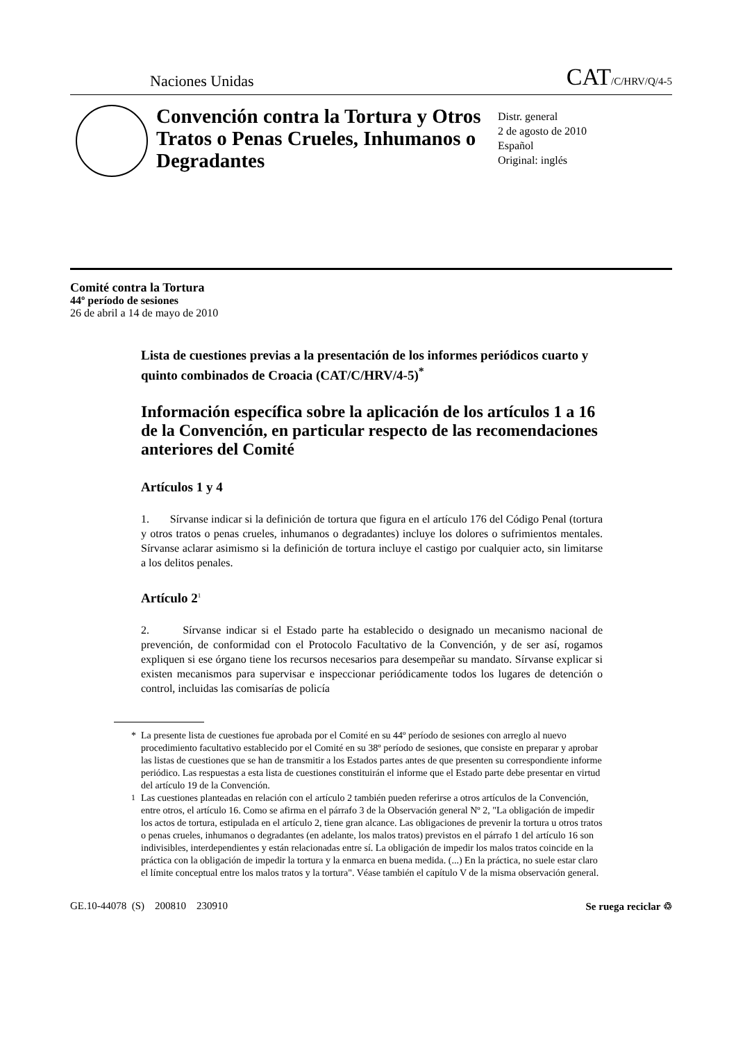Naciones Unidas CAT/C/HRV/Q/4-5
Convención contra la Tortura y Otros Tratos o Penas Crueles, Inhumanos o Degradantes
Distr. general
2 de agosto de 2010
Español
Original: inglés
Comité contra la Tortura
44º período de sesiones
26 de abril a 14 de mayo de 2010
Lista de cuestiones previas a la presentación de los informes periódicos cuarto y quinto combinados de Croacia (CAT/C/HRV/4-5)<sup>*</sup>
Información específica sobre la aplicación de los artículos 1 a 16 de la Convención, en particular respecto de las recomendaciones anteriores del Comité
Artículos 1 y 4
1. Sírvanse indicar si la definición de tortura que figura en el artículo 176 del Código Penal (tortura y otros tratos o penas crueles, inhumanos o degradantes) incluye los dolores o sufrimientos mentales. Sírvanse aclarar asimismo si la definición de tortura incluye el castigo por cualquier acto, sin limitarse a los delitos penales.
Artículo 2<sup>1</sup>
2. Sírvanse indicar si el Estado parte ha establecido o designado un mecanismo nacional de prevención, de conformidad con el Protocolo Facultativo de la Convención, y de ser así, rogamos expliquen si ese órgano tiene los recursos necesarios para desempeñar su mandato. Sírvanse explicar si existen mecanismos para supervisar e inspeccionar periódicamente todos los lugares de detención o control, incluidas las comisarías de policía
* La presente lista de cuestiones fue aprobada por el Comité en su 44º período de sesiones con arreglo al nuevo procedimiento facultativo establecido por el Comité en su 38º período de sesiones, que consiste en preparar y aprobar las listas de cuestiones que se han de transmitir a los Estados partes antes de que presenten su correspondiente informe periódico. Las respuestas a esta lista de cuestiones constituirán el informe que el Estado parte debe presentar en virtud del artículo 19 de la Convención.
<sup>1</sup> Las cuestiones planteadas en relación con el artículo 2 también pueden referirse a otros artículos de la Convención, entre otros, el artículo 16. Como se afirma en el párrafo 3 de la Observación general Nº 2, "La obligación de impedir los actos de tortura, estipulada en el artículo 2, tiene gran alcance. Las obligaciones de prevenir la tortura u otros tratos o penas crueles, inhumanos o degradantes (en adelante, los malos tratos) previstos en el párrafo 1 del artículo 16 son indivisibles, interdependientes y están relacionadas entre sí. La obligación de impedir los malos tratos coincide en la práctica con la obligación de impedir la tortura y la enmarca en buena medida. (...) En la práctica, no suele estar claro el límite conceptual entre los malos tratos y la tortura". Véase también el capítulo V de la misma observación general.
GE.10-44078 (S) 200810 230910 Se ruega reciclar ♲